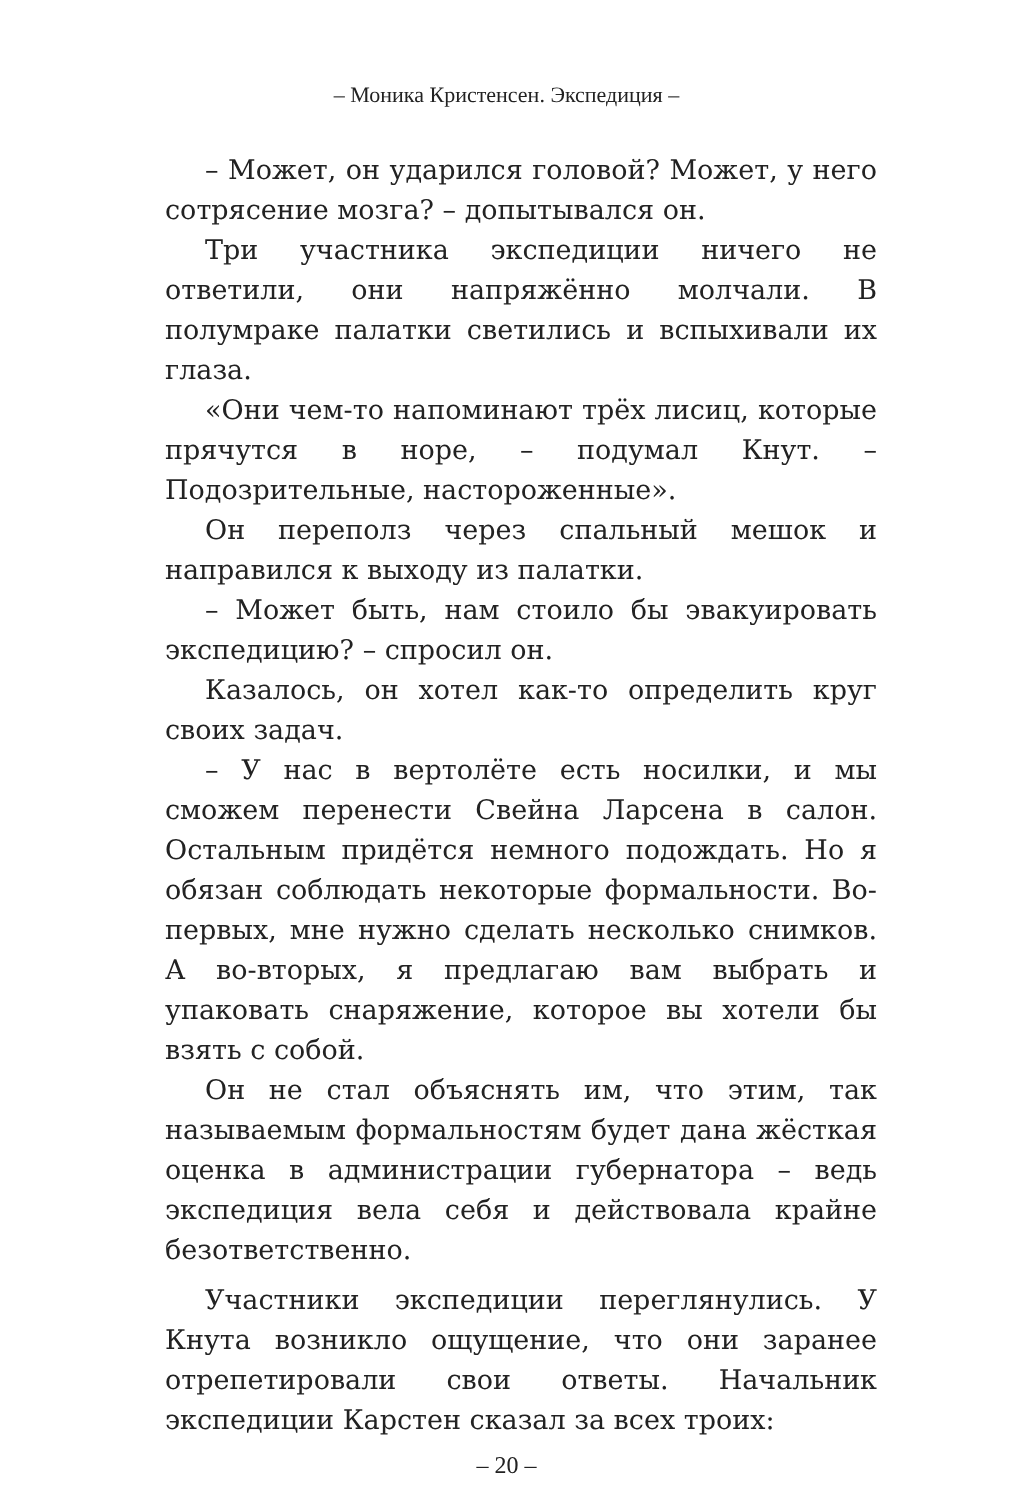– Моника Кристенсен. Экспедиция –
– Может, он ударился головой? Может, у него сотрясение мозга? – допытывался он.
Три участника экспедиции ничего не ответили, они напряжённо молчали. В полумраке палатки светились и вспыхивали их глаза.
«Они чем-то напоминают трёх лисиц, которые прячутся в норе, – подумал Кнут. – Подозрительные, настороженные».
Он переполз через спальный мешок и направился к выходу из палатки.
– Может быть, нам стоило бы эвакуировать экспедицию? – спросил он.
Казалось, он хотел как-то определить круг своих задач.
– У нас в вертолёте есть носилки, и мы сможем перенести Свейна Ларсена в салон. Остальным придётся немного подождать. Но я обязан соблюдать некоторые формальности. Во-первых, мне нужно сделать несколько снимков. А во-вторых, я предлагаю вам выбрать и упаковать снаряжение, которое вы хотели бы взять с собой.
Он не стал объяснять им, что этим, так называемым формальностям будет дана жёсткая оценка в администрации губернатора – ведь экспедиция вела себя и действовала крайне безответственно.
Участники экспедиции переглянулись. У Кнута возникло ощущение, что они заранее отрепетировали свои ответы. Начальник экспедиции Карстен сказал за всех троих:
– 20 –